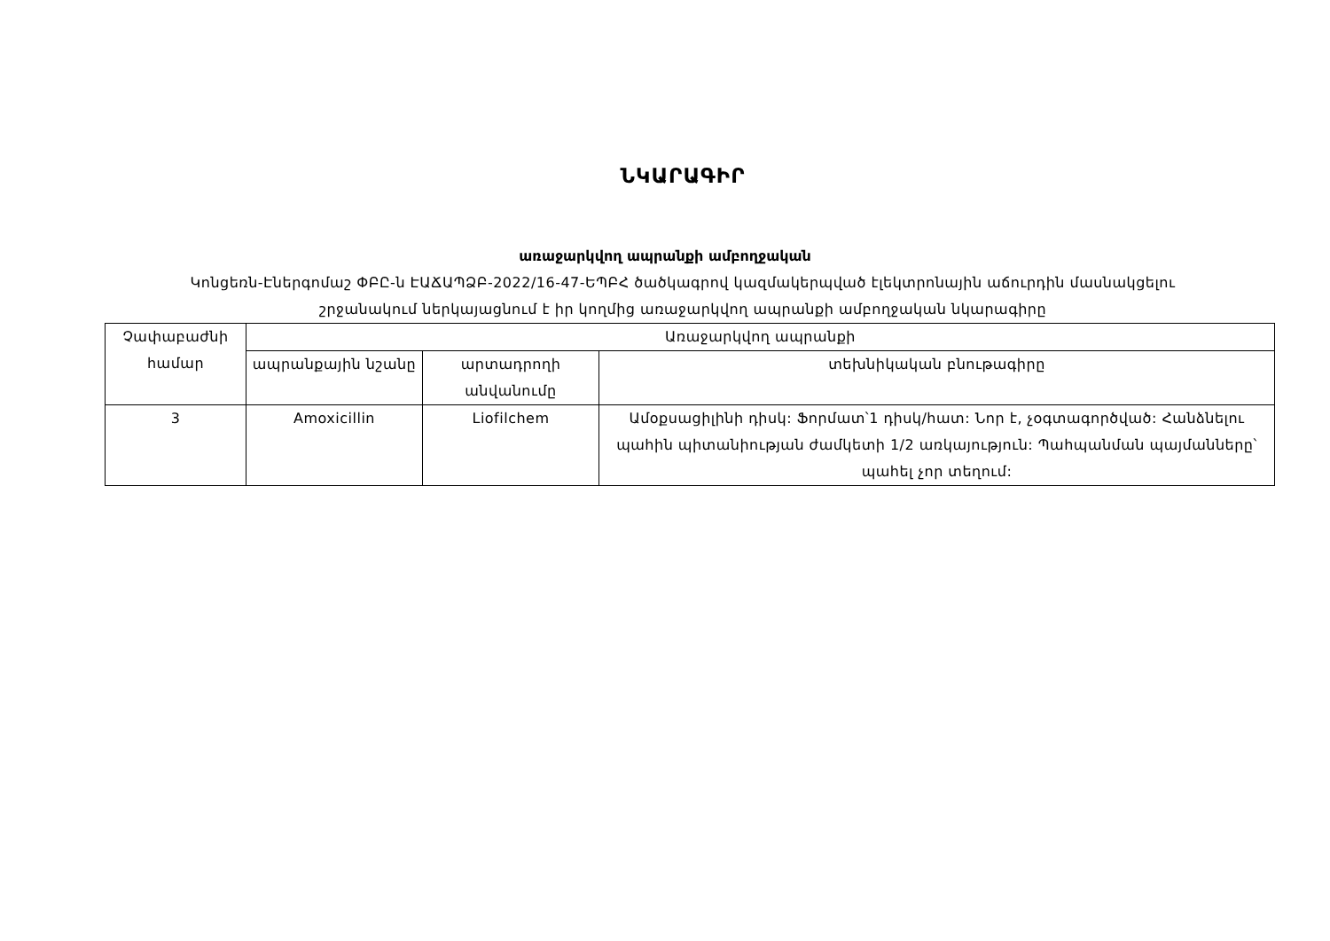ՆԿԱՐԱԳԻՐ
առաջարկվող ապրանքի ամբողջական
Կոնցեռն-Էներգոմաշ ՓԲԸ-ն ԷԱՃԱՊՁԲ-2022/16-47-ԵՊԲՀ ծածկագրով կազմակերպված էլեկտրոնային աճուրդին մասնակցելու
շրջանակում ներկայացնում է իր կողմից առաջարկվող ապրանքի ամբողջական նկարագիրը
| Չափաբաժնի համար | Առաջարկվող ապրանքի | | |
| --- | --- | --- | --- |
| | ապրանքային նշանը | արտադրողի անվանումը | տեխնիկական բնութագիրը |
| 3 | Amoxicillin | Liofilchem | Ամօքսացիլինի դիսկ: Ֆորմատ՝1 դիսկ/հատ: Նոր է, չօգտագործված: Հանձնելու պահին պիտանիության ժամկետի 1/2 առկայություն: Պահպանման պայմանները՝ պահել չոր տեղում: |